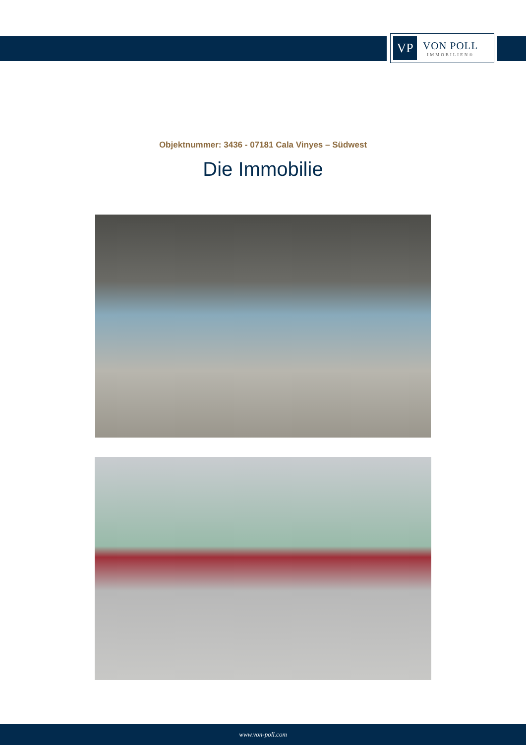VP
VON POLL
IMMOBILIEN®
Objektnummer: 3436 - 07181 Cala Vinyes – Südwest
Die Immobilie
www.von-poll.com